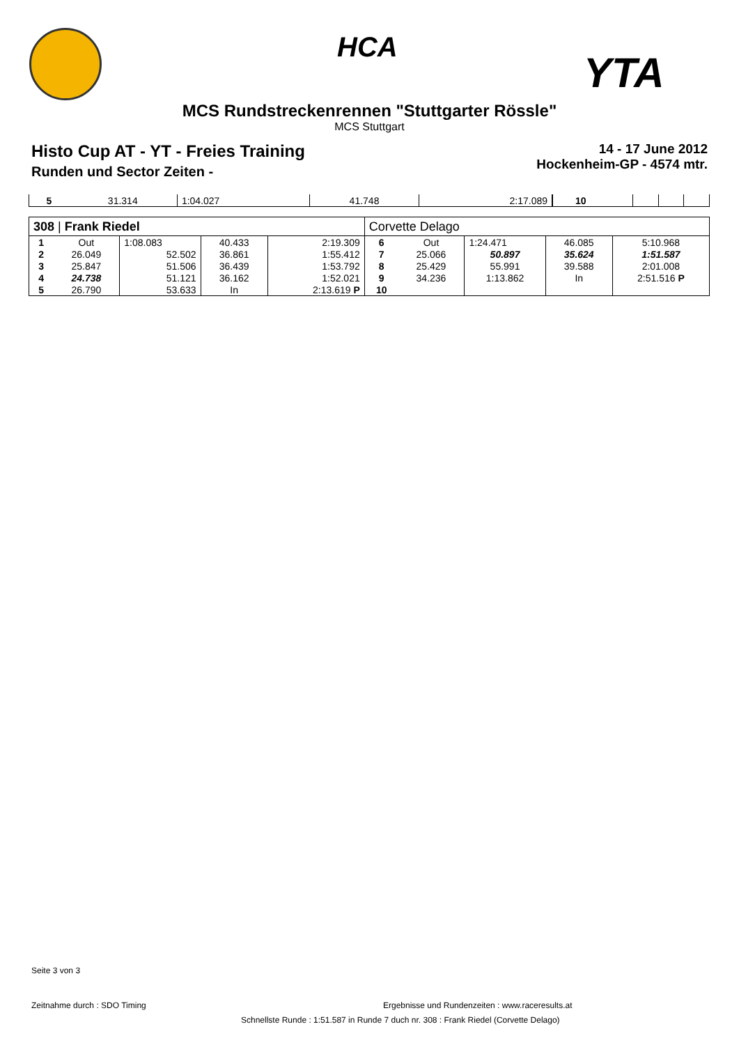HCA
YTA
MCS Rundstreckenrennen "Stuttgarter Rössle"
MCS Stuttgart
Histo Cup AT - YT - Freies Training
Runden und Sector Zeiten -
14 - 17 June 2012
Hockenheim-GP - 4574 mtr.
| 5 | 31.314 | 1:04.027 | 41.748 | 2:17.089 | 10 | | | | |
| 308 / Frank Riedel | | | | | Corvette Delago | | | | |
| 1 | Out | 1:08.083 | 40.433 | 2:19.309 | 6 | Out | 1:24.471 | 46.085 | 5:10.968 |
| 2 | 26.049 | 52.502 | 36.861 | 1:55.412 | 7 | 25.066 | 50.897 | 35.624 | 1:51.587 |
| 3 | 25.847 | 51.506 | 36.439 | 1:53.792 | 8 | 25.429 | 55.991 | 39.588 | 2:01.008 |
| 4 | 24.738 | 51.121 | 36.162 | 1:52.021 | 9 | 34.236 | 1:13.862 | In | 2:51.516 P |
| 5 | 26.790 | 53.633 | In | 2:13.619 P | 10 | | | | |
Seite 3 von 3
Zeitnahme durch : SDO Timing
Ergebnisse und Rundenzeiten : www.raceresults.at
Schnellste Runde : 1:51.587 in Runde 7 duch nr. 308 : Frank Riedel (Corvette Delago)